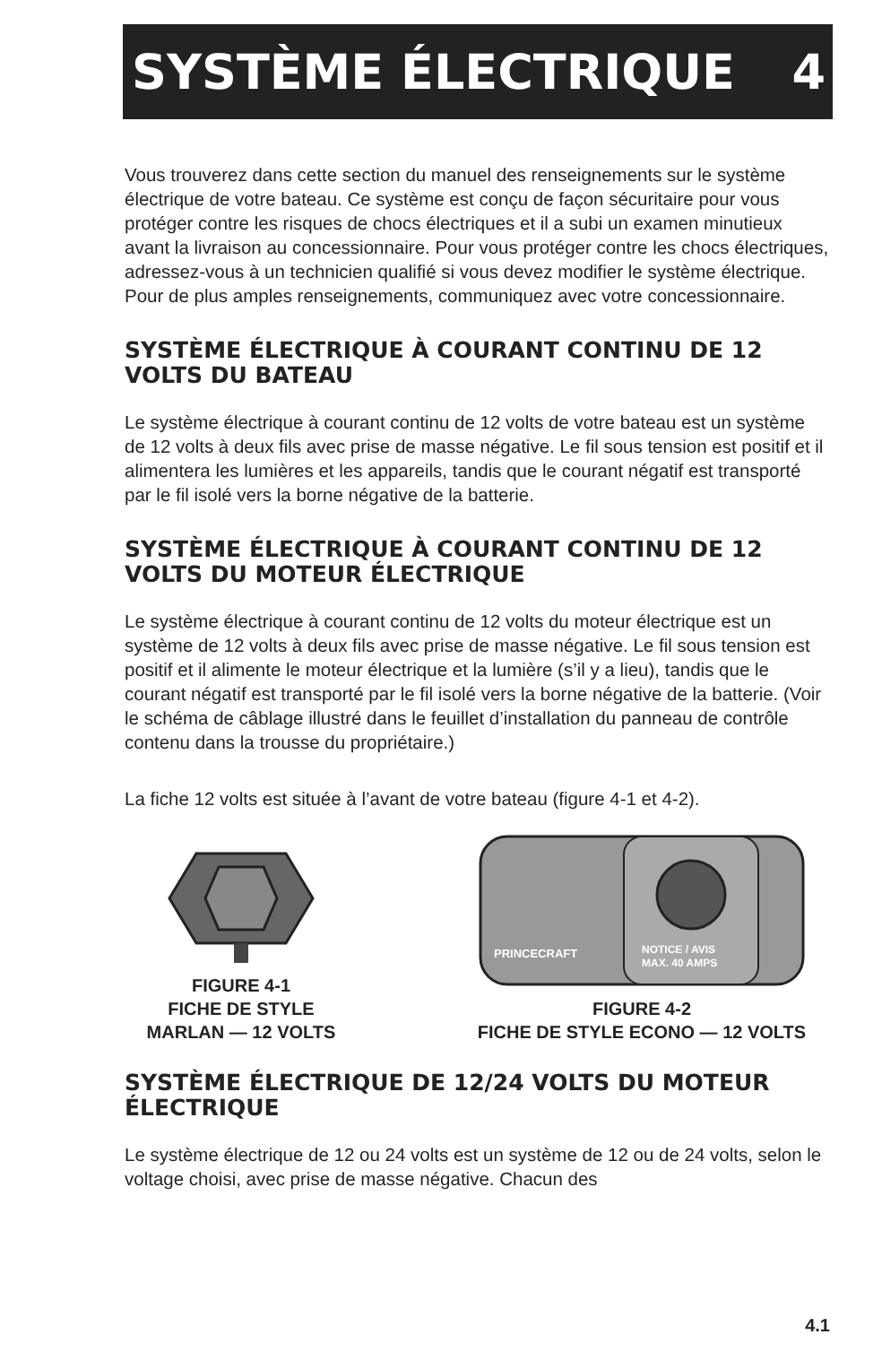SYSTÈME ÉLECTRIQUE 4
Vous trouverez dans cette section du manuel des renseignements sur le système électrique de votre bateau. Ce système est conçu de façon sécuritaire pour vous protéger contre les risques de chocs électriques et il a subi un examen minutieux avant la livraison au concessionnaire. Pour vous protéger contre les chocs électriques, adressez-vous à un technicien qualifié si vous devez modifier le système électrique. Pour de plus amples renseignements, communiquez avec votre concessionnaire.
SYSTÈME ÉLECTRIQUE À COURANT CONTINU DE 12 VOLTS DU BATEAU
Le système électrique à courant continu de 12 volts de votre bateau est un système de 12 volts à deux fils avec prise de masse négative. Le fil sous tension est positif et il alimentera les lumières et les appareils, tandis que le courant négatif est transporté par le fil isolé vers la borne négative de la batterie.
SYSTÈME ÉLECTRIQUE À COURANT CONTINU DE 12 VOLTS DU MOTEUR ÉLECTRIQUE
Le système électrique à courant continu de 12 volts du moteur électrique est un système de 12 volts à deux fils avec prise de masse négative. Le fil sous tension est positif et il alimente le moteur électrique et la lumière (s’il y a lieu), tandis que le courant négatif est transporté par le fil isolé vers la borne négative de la batterie. (Voir le schéma de câblage illustré dans le feuillet d’installation du panneau de contrôle contenu dans la trousse du propriétaire.)
La fiche 12 volts est située à l’avant de votre bateau (figure 4-1 et 4-2).
FIGURE 4-1
FICHE DE STYLE
MARLAN — 12 VOLTS
PRINCECRAFT
NOTICE / AVIS
MAX. 40 AMPS
FIGURE 4-2
FICHE DE STYLE ECONO — 12 VOLTS
SYSTÈME ÉLECTRIQUE DE 12/24 VOLTS DU MOTEUR ÉLECTRIQUE
Le système électrique de 12 ou 24 volts est un système de 12 ou de 24 volts, selon le voltage choisi, avec prise de masse négative. Chacun des
4.1